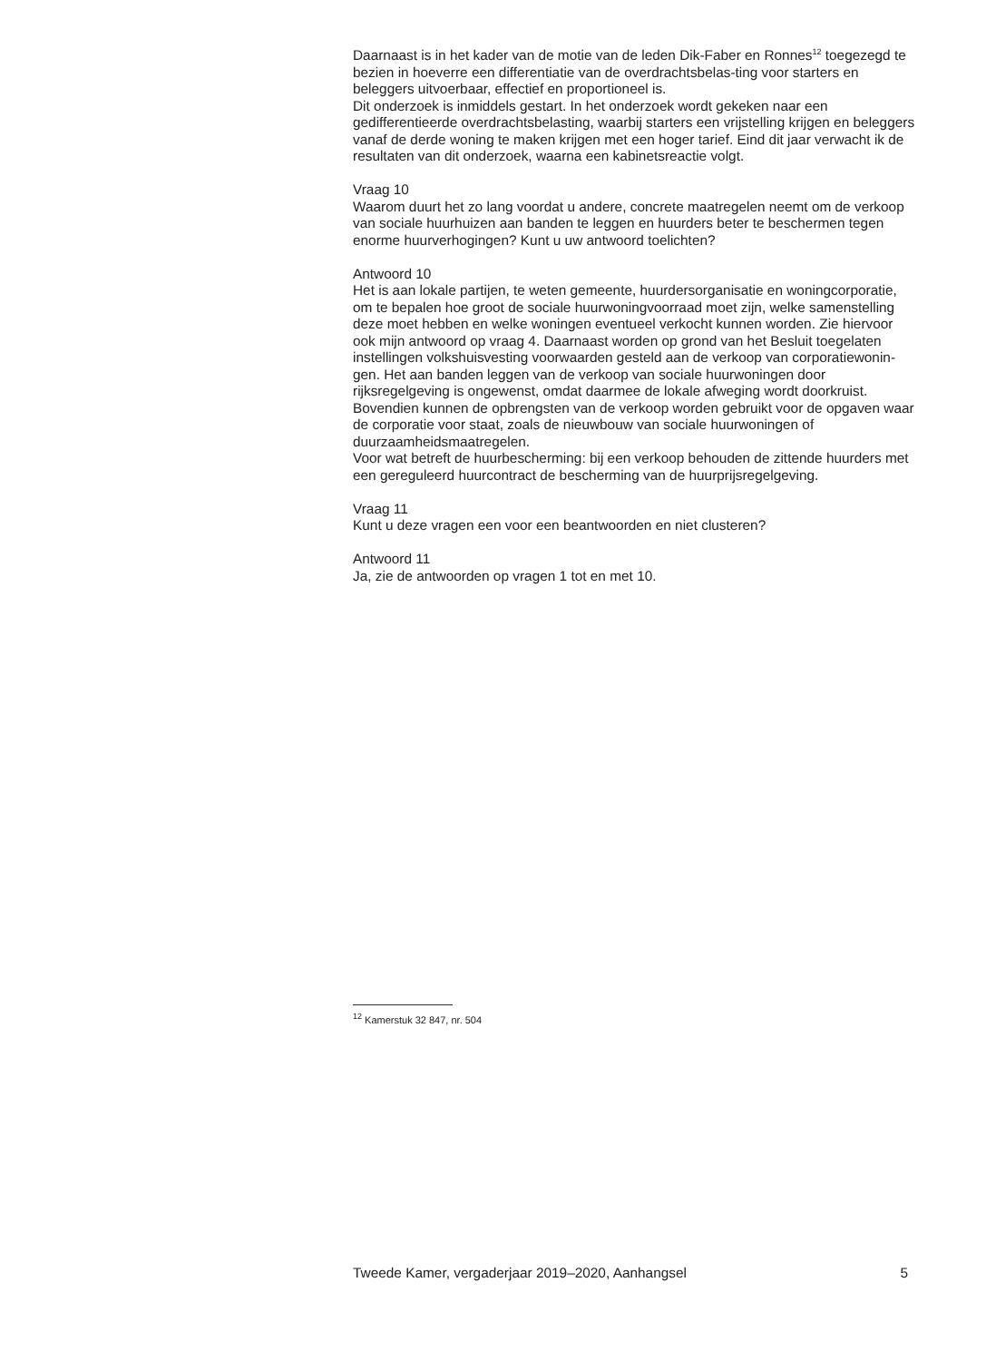Daarnaast is in het kader van de motie van de leden Dik-Faber en Ronnes<sup>12</sup> toegezegd te bezien in hoeverre een differentiatie van de overdrachtsbelas-ting voor starters en beleggers uitvoerbaar, effectief en proportioneel is.
Dit onderzoek is inmiddels gestart. In het onderzoek wordt gekeken naar een gedifferentieerde overdrachtsbelasting, waarbij starters een vrijstelling krijgen en beleggers vanaf de derde woning te maken krijgen met een hoger tarief. Eind dit jaar verwacht ik de resultaten van dit onderzoek, waarna een kabinetsreactie volgt.
Vraag 10
Waarom duurt het zo lang voordat u andere, concrete maatregelen neemt om de verkoop van sociale huurhuizen aan banden te leggen en huurders beter te beschermen tegen enorme huurverhogingen? Kunt u uw antwoord toelichten?
Antwoord 10
Het is aan lokale partijen, te weten gemeente, huurdersorganisatie en woningcorporatie, om te bepalen hoe groot de sociale huurwoningvoorraad moet zijn, welke samenstelling deze moet hebben en welke woningen eventueel verkocht kunnen worden. Zie hiervoor ook mijn antwoord op vraag 4. Daarnaast worden op grond van het Besluit toegelaten instellingen volkshuisvesting voorwaarden gesteld aan de verkoop van corporatiewonin-gen. Het aan banden leggen van de verkoop van sociale huurwoningen door rijksregelgeving is ongewenst, omdat daarmee de lokale afweging wordt doorkruist. Bovendien kunnen de opbrengsten van de verkoop worden gebruikt voor de opgaven waar de corporatie voor staat, zoals de nieuwbouw van sociale huurwoningen of duurzaamheidsmaatregelen.
Voor wat betreft de huurbescherming: bij een verkoop behouden de zittende huurders met een gereguleerd huurcontract de bescherming van de huurprijsregelgeving.
Vraag 11
Kunt u deze vragen een voor een beantwoorden en niet clusteren?
Antwoord 11
Ja, zie de antwoorden op vragen 1 tot en met 10.
<sup>12</sup> Kamerstuk 32 847, nr. 504
Tweede Kamer, vergaderjaar 2019–2020, Aanhangsel 5